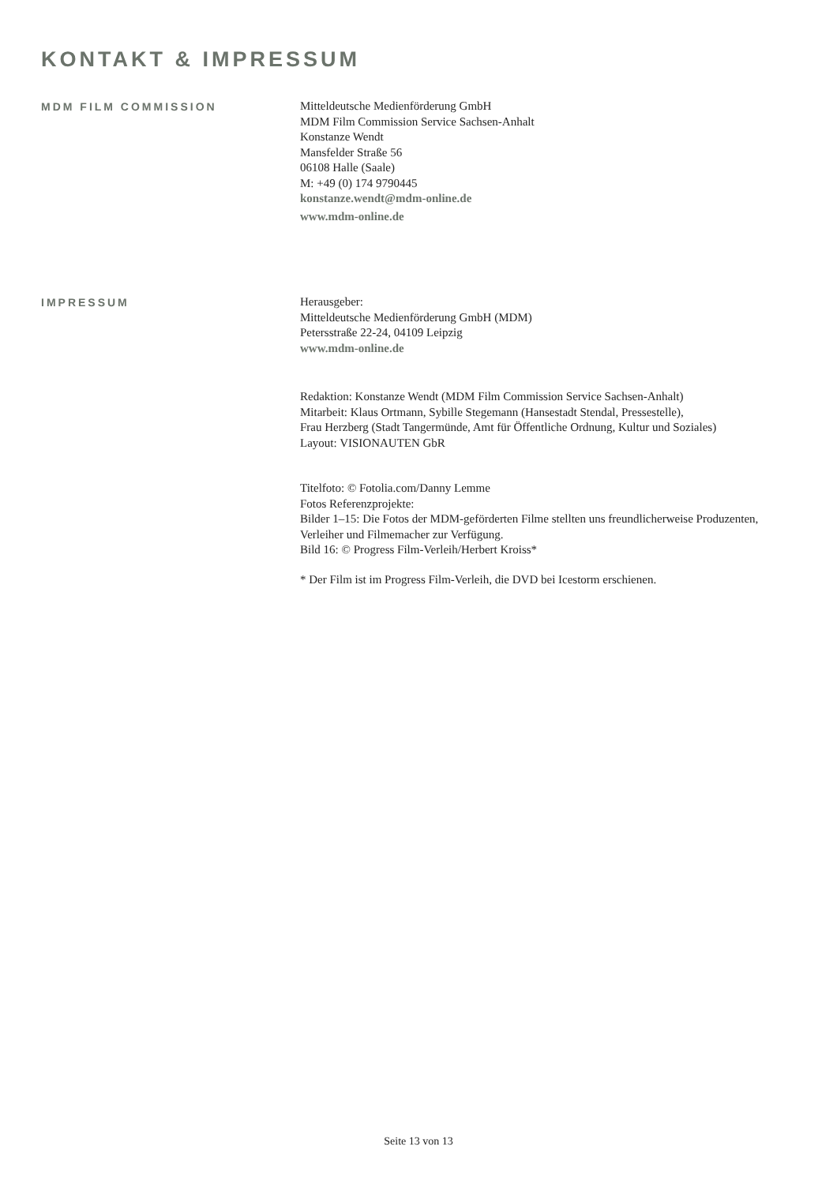KONTAKT & IMPRESSUM
MDM FILM COMMISSION
Mitteldeutsche Medienförderung GmbH
MDM Film Commission Service Sachsen-Anhalt
Konstanze Wendt
Mansfelder Straße 56
06108 Halle (Saale)
M: +49 (0) 174 9790445
konstanze.wendt@mdm-online.de
www.mdm-online.de
IMPRESSUM
Herausgeber:
Mitteldeutsche Medienförderung GmbH (MDM)
Petersstraße 22-24, 04109 Leipzig
www.mdm-online.de
Redaktion: Konstanze Wendt (MDM Film Commission Service Sachsen-Anhalt)
Mitarbeit: Klaus Ortmann, Sybille Stegemann (Hansestadt Stendal, Pressestelle),
Frau Herzberg (Stadt Tangermünde, Amt für Öffentliche Ordnung, Kultur und Soziales)
Layout: VISIONAUTEN GbR
Titelfoto: © Fotolia.com/Danny Lemme
Fotos Referenzprojekte:
Bilder 1–15: Die Fotos der MDM-geförderten Filme stellten uns freundlicherweise Produzenten,
Verleiher und Filmemacher zur Verfügung.
Bild 16: © Progress Film-Verleih/Herbert Kroiss*
* Der Film ist im Progress Film-Verleih, die DVD bei Icestorm erschienen.
Seite 13 von 13